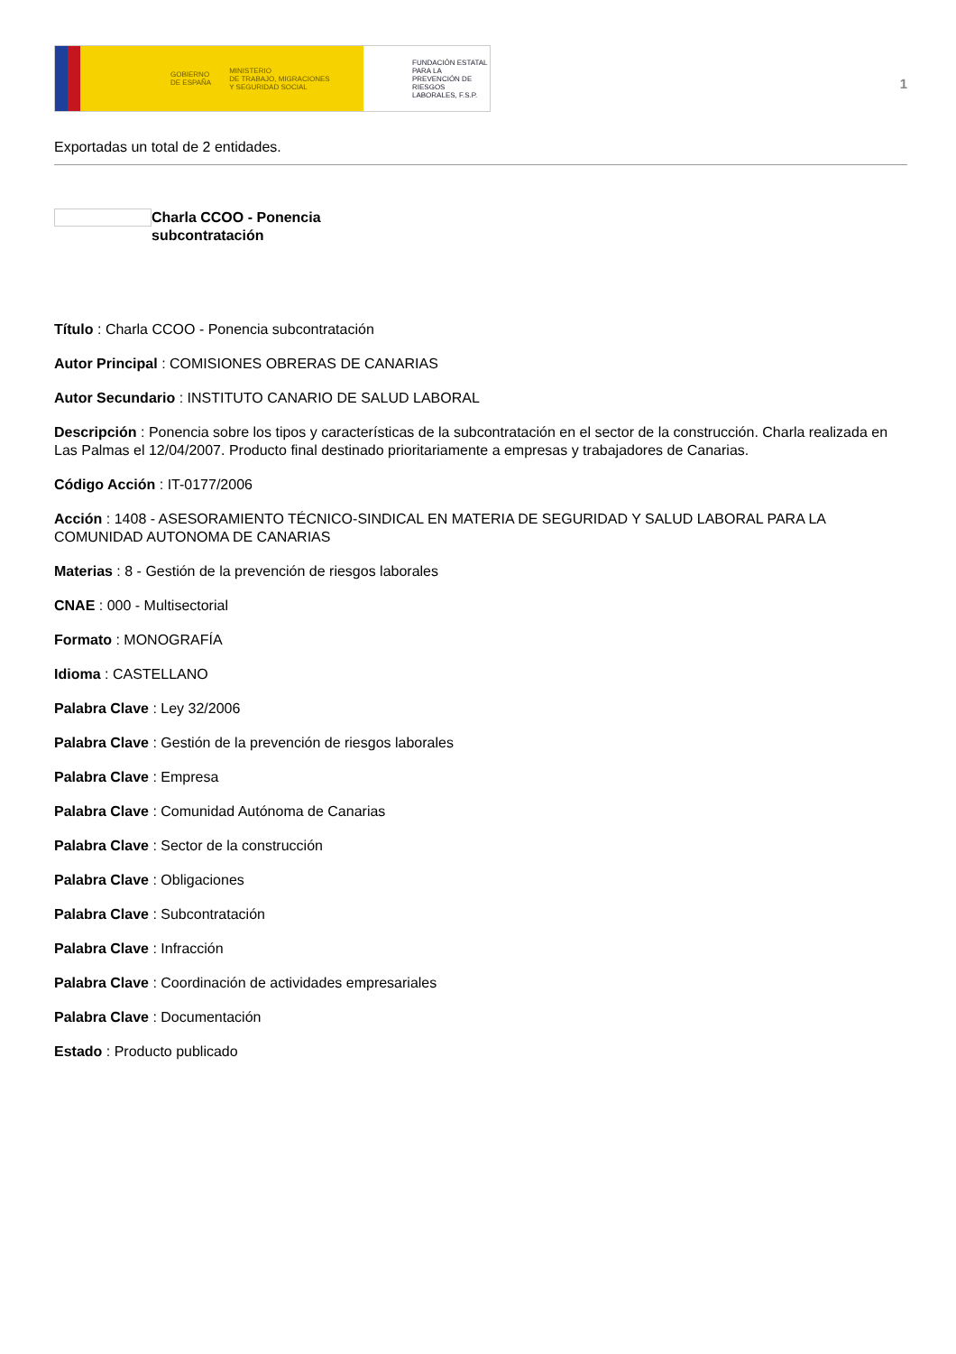GOBIERNO
DE ESPAÑA MINISTERIO
DE TRABAJO, MIGRACIONES
Y SEGURIDAD SOCIAL
FUNDACIÓN ESTATAL PARA LA PREVENCIÓN DE RIESGOS LABORALES, F.S.P.
1
Exportadas un total de 2 entidades.
Charla CCOO - Ponencia
subcontratación
Título : Charla CCOO - Ponencia subcontratación
Autor Principal : COMISIONES OBRERAS DE CANARIAS
Autor Secundario : INSTITUTO CANARIO DE SALUD LABORAL
Descripción : Ponencia sobre los tipos y características de la subcontratación en el sector de la construcción. Charla realizada en Las Palmas el 12/04/2007. Producto final destinado prioritariamente a empresas y trabajadores de Canarias.
Código Acción : IT-0177/2006
Acción : 1408 - ASESORAMIENTO TÉCNICO-SINDICAL EN MATERIA DE SEGURIDAD Y SALUD LABORAL PARA LA COMUNIDAD AUTONOMA DE CANARIAS
Materias : 8 - Gestión de la prevención de riesgos laborales
CNAE : 000 - Multisectorial
Formato : MONOGRAFÍA
Idioma : CASTELLANO
Palabra Clave : Ley 32/2006
Palabra Clave : Gestión de la prevención de riesgos laborales
Palabra Clave : Empresa
Palabra Clave : Comunidad Autónoma de Canarias
Palabra Clave : Sector de la construcción
Palabra Clave : Obligaciones
Palabra Clave : Subcontratación
Palabra Clave : Infracción
Palabra Clave : Coordinación de actividades empresariales
Palabra Clave : Documentación
Estado : Producto publicado